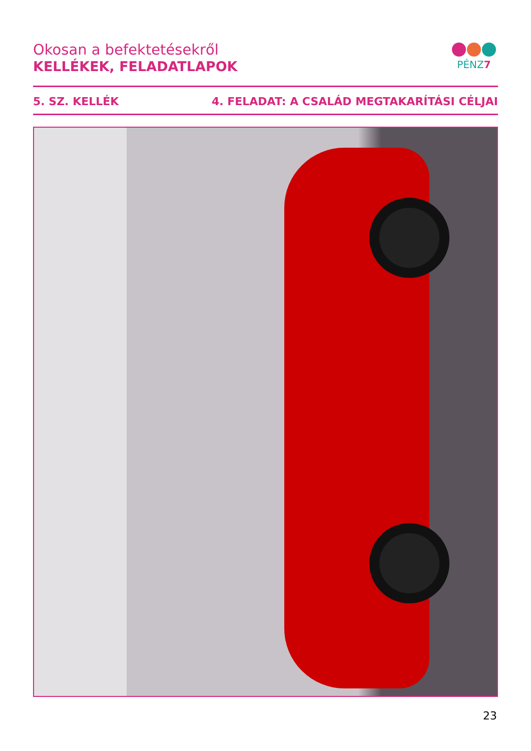Okosan a befektetésekről
KELLÉKEK, FELADATLAPOK
PÉNZ7
5. SZ. KELLÉK 4. FELADAT: A CSALÁD MEGTAKARÍTÁSI CÉLJAI
23